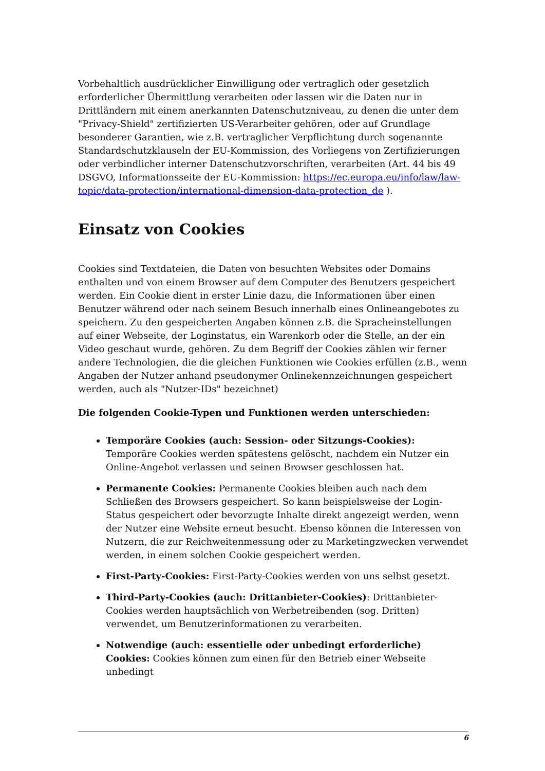Vorbehaltlich ausdrücklicher Einwilligung oder vertraglich oder gesetzlich erforderlicher Übermittlung verarbeiten oder lassen wir die Daten nur in Drittländern mit einem anerkannten Datenschutzniveau, zu denen die unter dem "Privacy-Shield" zertifizierten US-Verarbeiter gehören, oder auf Grundlage besonderer Garantien, wie z.B. vertraglicher Verpflichtung durch sogenannte Standardschutzklauseln der EU-Kommission, des Vorliegens von Zertifizierungen oder verbindlicher interner Datenschutzvorschriften, verarbeiten (Art. 44 bis 49 DSGVO, Informationsseite der EU-Kommission: https://ec.europa.eu/info/law/law-topic/data-protection/international-dimension-data-protection_de ).
Einsatz von Cookies
Cookies sind Textdateien, die Daten von besuchten Websites oder Domains enthalten und von einem Browser auf dem Computer des Benutzers gespeichert werden. Ein Cookie dient in erster Linie dazu, die Informationen über einen Benutzer während oder nach seinem Besuch innerhalb eines Onlineangebotes zu speichern. Zu den gespeicherten Angaben können z.B. die Spracheinstellungen auf einer Webseite, der Loginstatus, ein Warenkorb oder die Stelle, an der ein Video geschaut wurde, gehören. Zu dem Begriff der Cookies zählen wir ferner andere Technologien, die die gleichen Funktionen wie Cookies erfüllen (z.B., wenn Angaben der Nutzer anhand pseudonymer Onlinekennzeichnungen gespeichert werden, auch als "Nutzer-IDs" bezeichnet)
Die folgenden Cookie-Typen und Funktionen werden unterschieden:
Temporäre Cookies (auch: Session- oder Sitzungs-Cookies): Temporäre Cookies werden spätestens gelöscht, nachdem ein Nutzer ein Online-Angebot verlassen und seinen Browser geschlossen hat.
Permanente Cookies: Permanente Cookies bleiben auch nach dem Schließen des Browsers gespeichert. So kann beispielsweise der Login-Status gespeichert oder bevorzugte Inhalte direkt angezeigt werden, wenn der Nutzer eine Website erneut besucht. Ebenso können die Interessen von Nutzern, die zur Reichweitenmessung oder zu Marketingzwecken verwendet werden, in einem solchen Cookie gespeichert werden.
First-Party-Cookies: First-Party-Cookies werden von uns selbst gesetzt.
Third-Party-Cookies (auch: Drittanbieter-Cookies): Drittanbieter-Cookies werden hauptsächlich von Werbetreibenden (sog. Dritten) verwendet, um Benutzerinformationen zu verarbeiten.
Notwendige (auch: essentielle oder unbedingt erforderliche) Cookies: Cookies können zum einen für den Betrieb einer Webseite unbedingt
6